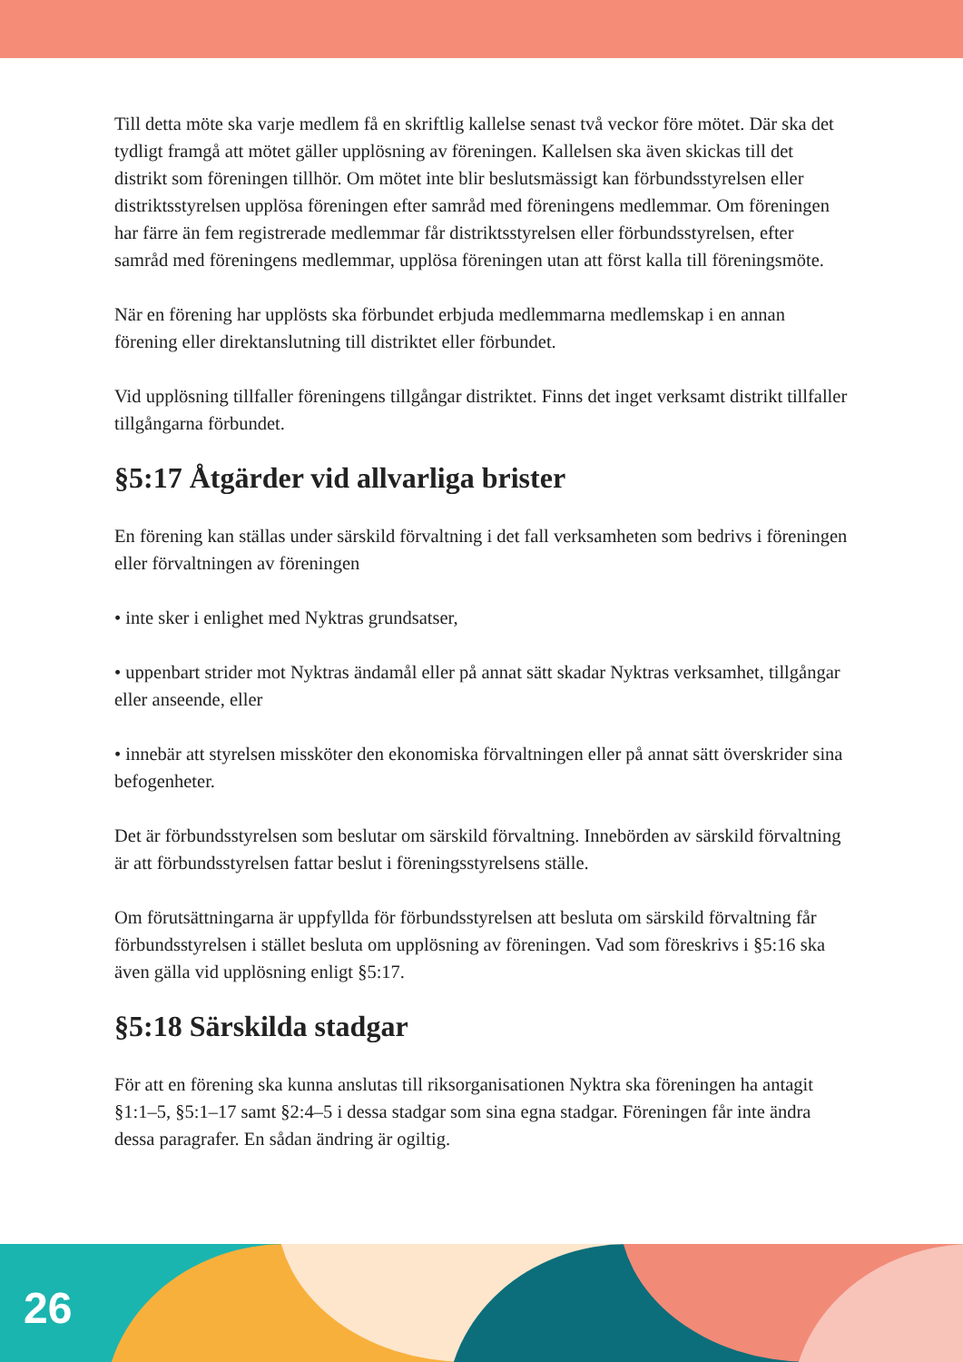Till detta möte ska varje medlem få en skriftlig kallelse senast två veckor före mötet. Där ska det tydligt framgå att mötet gäller upplösning av föreningen. Kallelsen ska även skickas till det distrikt som föreningen tillhör. Om mötet inte blir beslutsmässigt kan förbundsstyrelsen eller distriktsstyrelsen upplösa föreningen efter samråd med föreningens medlemmar. Om föreningen har färre än fem registrerade medlemmar får distriktsstyrelsen eller förbundsstyrelsen, efter samråd med föreningens medlemmar, upplösa föreningen utan att först kalla till föreningsmöte.
När en förening har upplösts ska förbundet erbjuda medlemmarna medlemskap i en annan förening eller direktanslutning till distriktet eller förbundet.
Vid upplösning tillfaller föreningens tillgångar distriktet. Finns det inget verksamt distrikt tillfaller tillgångarna förbundet.
§5:17 Åtgärder vid allvarliga brister
En förening kan ställas under särskild förvaltning i det fall verksamheten som bedrivs i föreningen eller förvaltningen av föreningen
• inte sker i enlighet med Nyktras grundsatser,
• uppenbart strider mot Nyktras ändamål eller på annat sätt skadar Nyktras verksamhet, tillgångar eller anseende, eller
• innebär att styrelsen missköter den ekonomiska förvaltningen eller på annat sätt överskrider sina befogenheter.
Det är förbundsstyrelsen som beslutar om särskild förvaltning. Innebörden av särskild förvaltning är att förbundsstyrelsen fattar beslut i föreningsstyrelsens ställe.
Om förutsättningarna är uppfyllda för förbundsstyrelsen att besluta om särskild förvaltning får förbundsstyrelsen i stället besluta om upplösning av föreningen. Vad som föreskrivs i §5:16 ska även gälla vid upplösning enligt §5:17.
§5:18 Särskilda stadgar
För att en förening ska kunna anslutas till riksorganisationen Nyktra ska föreningen ha antagit §1:1–5, §5:1–17 samt §2:4–5 i dessa stadgar som sina egna stadgar. Föreningen får inte ändra dessa paragrafer. En sådan ändring är ogiltig.
26